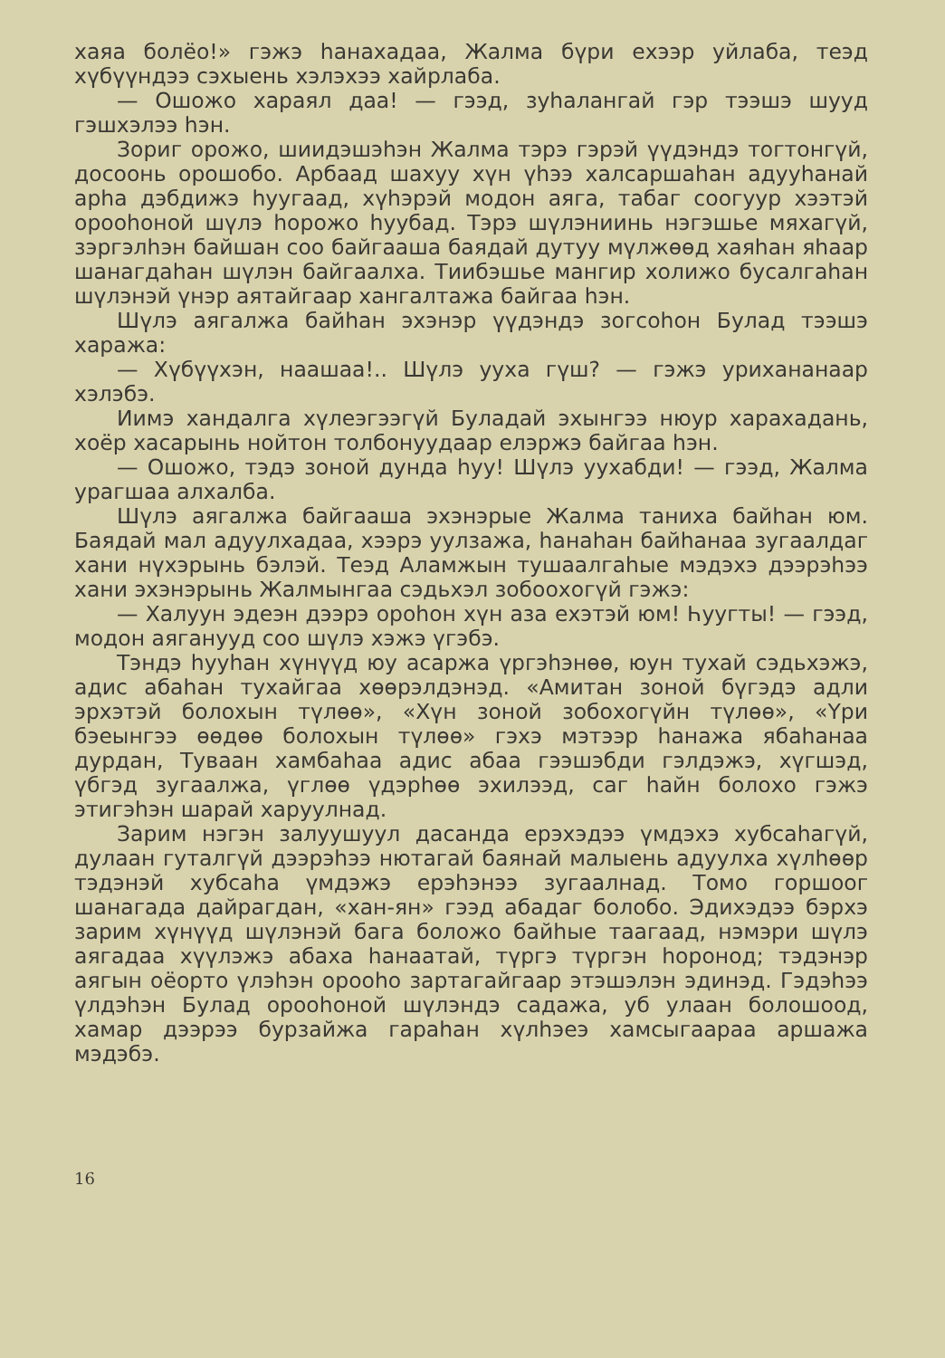хаяа болёо!» гэжэ һанахадаа, Жалма бүри ехээр уйлаба, теэд хүбүүндээ сэхыень хэлэхээ хайрлаба.
— Ошожо хараял даа! — гээд, зуһалангай гэр тээшэ шууд гэшхэлээ һэн.
Зориг орожо, шиидэшэһэн Жалма тэрэ гэрэй үүдэндэ тогтонгүй, досоонь орошобо. Арбаад шахуу хүн үһээ халсаршаһан адууһанай арһа дэбдижэ һуугаад, хүһэрэй модон аяга, табаг соогуур хээтэй орооһоной шүлэ һорожо һуубад. Тэрэ шүлэниинь нэгэшье мяхагүй, зэргэлһэн байшан соо байгааша баядай дутуу мүлжөөд хаяһан яһаар шанагдаһан шүлэн байгаалха. Тиибэшье мангир холижо бусалгаһан шүлэнэй үнэр аятайгаар хангалтажа байгаа һэн.
Шүлэ аягалжа байһан эхэнэр үүдэндэ зогсоһон Булад тээшэ хаража:
— Хүбүүхэн, наашаа!.. Шүлэ ууха гүш? — гэжэ урихананаар хэлэбэ.
Иимэ хандалга хүлеэгээгүй Буладай эхынгээ нюур харахадань, хоёр хасарынь нойтон толбонуудаар елэржэ байгаа һэн.
— Ошожо, тэдэ зоной дунда һуу! Шүлэ уухабди! — гээд, Жалма урагшаа алхалба.
Шүлэ аягалжа байгааша эхэнэрые Жалма таниха байһан юм. Баядай мал адуулхадаа, хээрэ уулзажа, һанаһан байһанаа зугаалдаг хани нүхэрынь бэлэй. Теэд Аламжын тушаалгаһые мэдэхэ дээрэһээ хани эхэнэрынь Жалмынгаа сэдьхэл зобоохогүй гэжэ:
— Халуун эдеэн дээрэ ороһон хүн аза ехэтэй юм! Һуугты! — гээд, модон аяганууд соо шүлэ хэжэ үгэбэ.
Тэндэ һууһан хүнүүд юу асаржа үргэһэнөө, юун тухай сэдьхэжэ, адис абаһан тухайгаа хөөрэлдэнэд. «Амитан зоной бүгэдэ адли эрхэтэй болохын түлөө», «Хүн зоной зобохогүйн түлөө», «Үри бэеынгээ өөдөө болохын түлөө» гэхэ мэтээр һанажа ябаһанаа дурдан, Туваан хамбаһаа адис абаа гээшэбди гэлдэжэ, хүгшэд, үбгэд зугаалжа, үглөө үдэрһөө эхилээд, саг һайн болохо гэжэ этигэһэн шарай харуулнад.
Зарим нэгэн залуушуул дасанда ерэхэдээ үмдэхэ хубсаһагүй, дулаан гуталгүй дээрэһээ нютагай баянай малыень адуулха хүлһөөр тэдэнэй хубсаһа үмдэжэ ерэһэнээ зугаалнад. Томо горшоог шанагада дайрагдан, «хан-ян» гээд абадаг болобо. Эдихэдээ бэрхэ зарим хүнүүд шүлэнэй бага боложо байһые таагаад, нэмэри шүлэ аягадаа хүүлэжэ абаха һанаатай, түргэ түргэн һоронод; тэдэнэр аягын оёорто үлэһэн орооһо зартагайгаар этэшэлэн эдинэд. Гэдэһээ үлдэһэн Булад орооһоной шүлэндэ садажа, уб улаан болошоод, хамар дээрээ бурзайжа гараһан хүлһэеэ хамсыгаараа аршажа мэдэбэ.
16